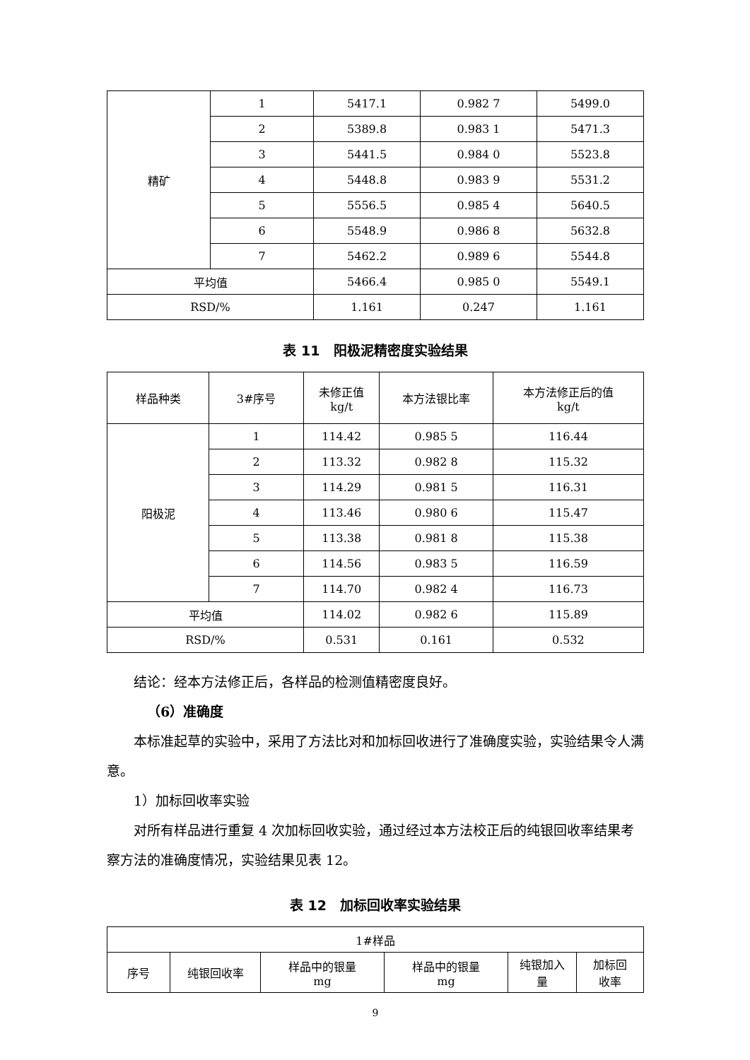| 精矿 | 1 | 5417.1 | 0.982 7 | 5499.0 |
| | 2 | 5389.8 | 0.983 1 | 5471.3 |
| | 3 | 5441.5 | 0.984 0 | 5523.8 |
| | 4 | 5448.8 | 0.983 9 | 5531.2 |
| | 5 | 5556.5 | 0.985 4 | 5640.5 |
| | 6 | 5548.9 | 0.986 8 | 5632.8 |
| | 7 | 5462.2 | 0.989 6 | 5544.8 |
| 平均值 | | 5466.4 | 0.985 0 | 5549.1 |
| RSD/% | | 1.161 | 0.247 | 1.161 |
表 11　阳极泥精密度实验结果
| 样品种类 | 3#序号 | 未修正值 kg/t | 本方法银比率 | 本方法修正后的值 kg/t |
| --- | --- | --- | --- | --- |
| 阳极泥 | 1 | 114.42 | 0.985 5 | 116.44 |
| | 2 | 113.32 | 0.982 8 | 115.32 |
| | 3 | 114.29 | 0.981 5 | 116.31 |
| | 4 | 113.46 | 0.980 6 | 115.47 |
| | 5 | 113.38 | 0.981 8 | 115.38 |
| | 6 | 114.56 | 0.983 5 | 116.59 |
| | 7 | 114.70 | 0.982 4 | 116.73 |
| 平均值 | | 114.02 | 0.982 6 | 115.89 |
| RSD/% | | 0.531 | 0.161 | 0.532 |
结论：经本方法修正后，各样品的检测值精密度良好。
（6）准确度
本标准起草的实验中，采用了方法比对和加标回收进行了准确度实验，实验结果令人满意。
1）加标回收率实验
对所有样品进行重复 4 次加标回收实验，通过经过本方法校正后的纯银回收率结果考察方法的准确度情况，实验结果见表 12。
表 12　加标回收率实验结果
| 1#样品 | | | | | |
| 序号 | 纯银回收率 | 样品中的银量 mg | 样品中的银量 mg | 纯银加入 量 | 加标回 收率 |
9